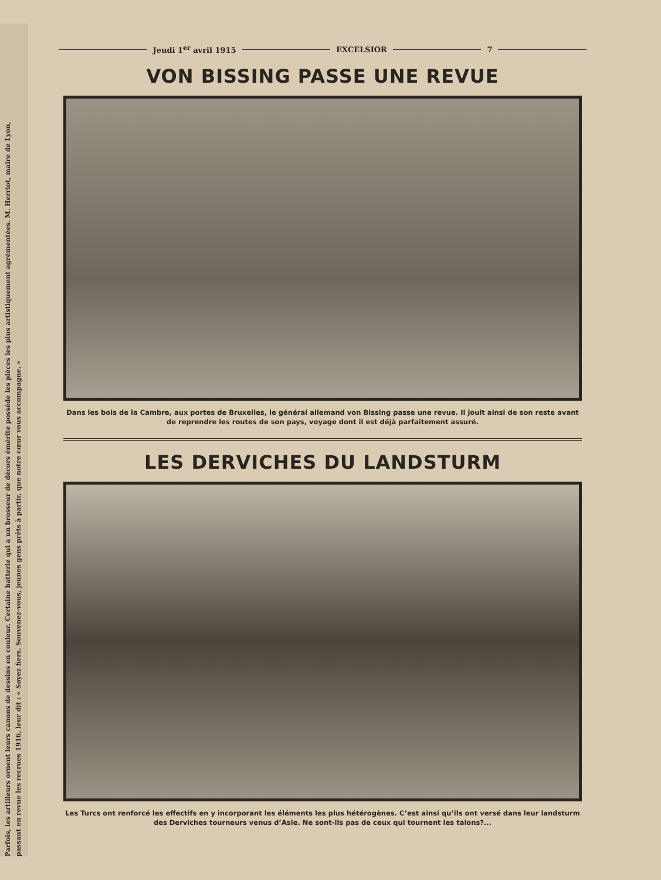Parfois, les artilleurs ornent leurs canons de dessins en couleur. Certaine batterie qui a un brosseur de décors émérite possède les pièces les plus artistiquement agrémentées. M. Herriot, maire de Lyon, passant en revue les recrues 1916, leur dit : « Soyez fiers. Souvenez-vous, jeunes gens prêts à partir, que notre cœur vous accompagne. »
Jeudi 1<sup>er</sup> avril 1915 EXCELSIOR 7
VON BISSING PASSE UNE REVUE
Dans les bois de la Cambre, aux portes de Bruxelles, le général allemand von Bissing passe une revue. Il jouit ainsi de son reste avant de reprendre les routes de son pays, voyage dont il est déjà parfaitement assuré.
LES DERVICHES DU LANDSTURM
Les Turcs ont renforcé les effectifs en y incorporant les éléments les plus hétérogènes. C’est ainsi qu’ils ont versé dans leur landsturm des Derviches tourneurs venus d’Asie. Ne sont-ils pas de ceux qui tournent les talons?...